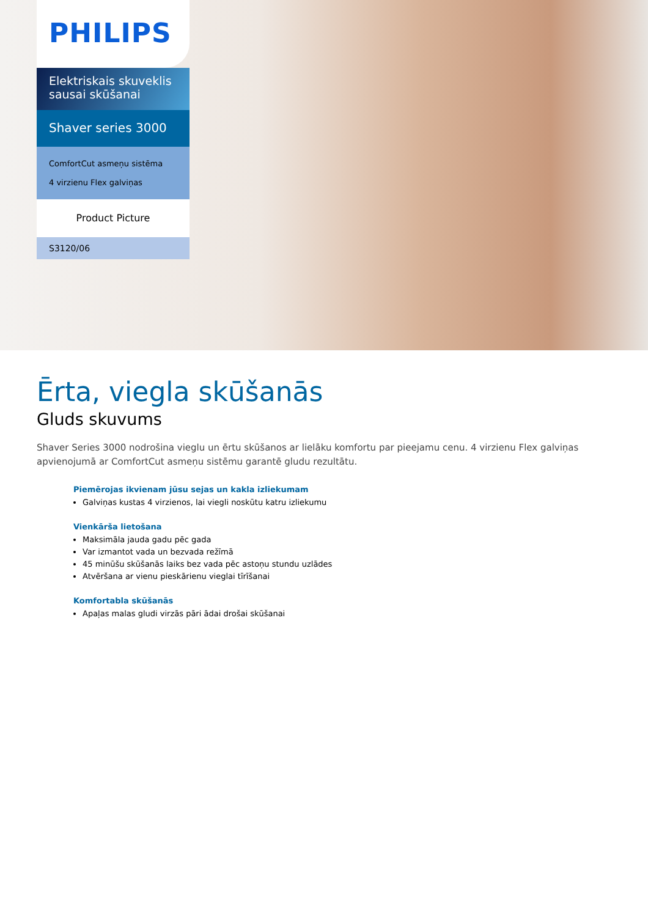PHILIPS
Elektriskais skuveklis sausai skūšanai
Shaver series 3000
ComfortCut asmeņu sistēma
4 virzienu Flex galviņas
Product Picture
S3120/06
Ērta, viegla skūšanās
Gluds skuvums
Shaver Series 3000 nodrošina vieglu un ērtu skūšanos ar lielāku komfortu par pieejamu cenu. 4 virzienu Flex galviņas apvienojumā ar ComfortCut asmeņu sistēmu garantē gludu rezultātu.
Piemērojas ikvienam jūsu sejas un kakla izliekumam
Galviņas kustas 4 virzienos, lai viegli noskūtu katru izliekumu
Vienkārša lietošana
Maksimāla jauda gadu pēc gada
Var izmantot vada un bezvada režīmā
45 minūšu skūšanās laiks bez vada pēc astoņu stundu uzlādes
Atvēršana ar vienu pieskārienu vieglai tīrīšanai
Komfortabla skūšanās
Apaļas malas gludi virzās pāri ādai drošai skūšanai